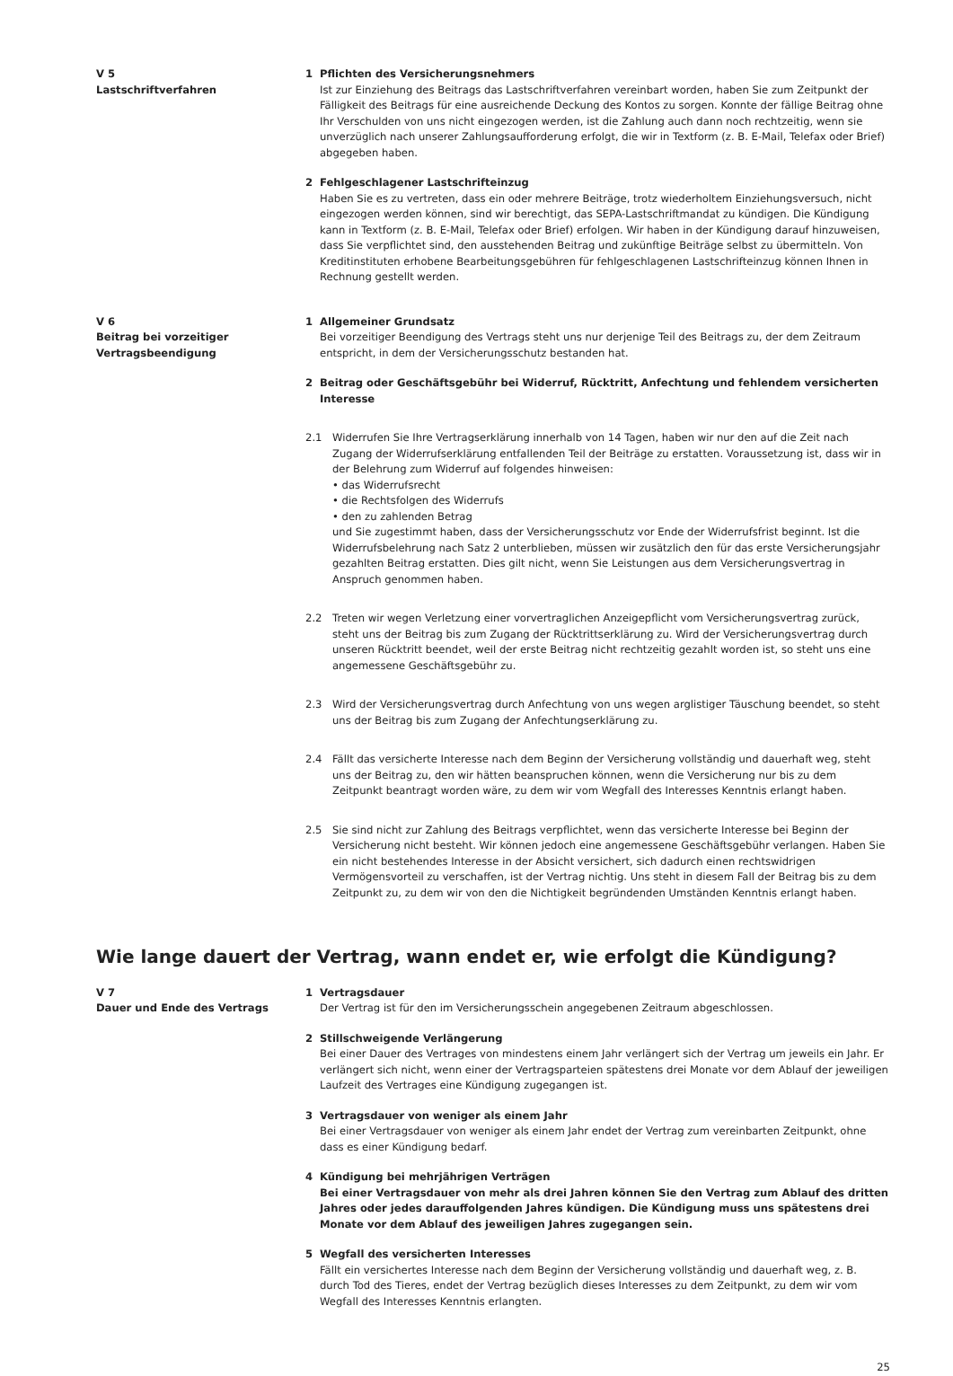V 5
Lastschriftverfahren
1 Pflichten des Versicherungsnehmers
Ist zur Einziehung des Beitrags das Lastschriftverfahren vereinbart worden, haben Sie zum Zeitpunkt der Fälligkeit des Beitrags für eine ausreichende Deckung des Kontos zu sorgen. Konnte der fällige Beitrag ohne Ihr Verschulden von uns nicht eingezogen werden, ist die Zahlung auch dann noch rechtzeitig, wenn sie unverzüglich nach unserer Zahlungsaufforderung erfolgt, die wir in Textform (z. B. E-Mail, Telefax oder Brief) abgegeben haben.
2 Fehlgeschlagener Lastschrifteinzug
Haben Sie es zu vertreten, dass ein oder mehrere Beiträge, trotz wiederholtem Einziehungsversuch, nicht eingezogen werden können, sind wir berechtigt, das SEPA-Lastschriftmandat zu kündigen. Die Kündigung kann in Textform (z. B. E-Mail, Telefax oder Brief) erfolgen. Wir haben in der Kündigung darauf hinzuweisen, dass Sie verpflichtet sind, den ausstehenden Beitrag und zukünftige Beiträge selbst zu übermitteln. Von Kreditinstituten erhobene Bearbeitungsgebühren für fehlgeschlagenen Lastschrifteinzug können Ihnen in Rechnung gestellt werden.
V 6
Beitrag bei vorzeitiger
Vertragsbeendigung
1 Allgemeiner Grundsatz
Bei vorzeitiger Beendigung des Vertrags steht uns nur derjenige Teil des Beitrags zu, der dem Zeitraum entspricht, in dem der Versicherungsschutz bestanden hat.
2 Beitrag oder Geschäftsgebühr bei Widerruf, Rücktritt, Anfechtung und fehlendem versicherten Interesse
2.1 Widerrufen Sie Ihre Vertragserklärung innerhalb von 14 Tagen, haben wir nur den auf die Zeit nach Zugang der Widerrufserklärung entfallenden Teil der Beiträge zu erstatten. Voraussetzung ist, dass wir in der Belehrung zum Widerruf auf folgendes hinweisen:
• das Widerrufsrecht
• die Rechtsfolgen des Widerrufs
• den zu zahlenden Betrag
und Sie zugestimmt haben, dass der Versicherungsschutz vor Ende der Widerrufsfrist beginnt. Ist die Widerrufsbelehrung nach Satz 2 unterblieben, müssen wir zusätzlich den für das erste Versicherungsjahr gezahlten Beitrag erstatten. Dies gilt nicht, wenn Sie Leistungen aus dem Versicherungsvertrag in Anspruch genommen haben.
2.2 Treten wir wegen Verletzung einer vorvertraglichen Anzeigepflicht vom Versicherungsvertrag zurück, steht uns der Beitrag bis zum Zugang der Rücktrittserklärung zu. Wird der Versicherungsvertrag durch unseren Rücktritt beendet, weil der erste Beitrag nicht rechtzeitig gezahlt worden ist, so steht uns eine angemessene Geschäftsgebühr zu.
2.3 Wird der Versicherungsvertrag durch Anfechtung von uns wegen arglistiger Täuschung beendet, so steht uns der Beitrag bis zum Zugang der Anfechtungserklärung zu.
2.4 Fällt das versicherte Interesse nach dem Beginn der Versicherung vollständig und dauerhaft weg, steht uns der Beitrag zu, den wir hätten beanspruchen können, wenn die Versicherung nur bis zu dem Zeitpunkt beantragt worden wäre, zu dem wir vom Wegfall des Interesses Kenntnis erlangt haben.
2.5 Sie sind nicht zur Zahlung des Beitrags verpflichtet, wenn das versicherte Interesse bei Beginn der Versicherung nicht besteht. Wir können jedoch eine angemessene Geschäftsgebühr verlangen. Haben Sie ein nicht bestehendes Interesse in der Absicht versichert, sich dadurch einen rechtswidrigen Vermögensvorteil zu verschaffen, ist der Vertrag nichtig. Uns steht in diesem Fall der Beitrag bis zu dem Zeitpunkt zu, zu dem wir von den die Nichtigkeit begründenden Umständen Kenntnis erlangt haben.
Wie lange dauert der Vertrag, wann endet er, wie erfolgt die Kündigung?
V 7
Dauer und Ende des Vertrags
1 Vertragsdauer
Der Vertrag ist für den im Versicherungsschein angegebenen Zeitraum abgeschlossen.
2 Stillschweigende Verlängerung
Bei einer Dauer des Vertrages von mindestens einem Jahr verlängert sich der Vertrag um jeweils ein Jahr. Er verlängert sich nicht, wenn einer der Vertragsparteien spätestens drei Monate vor dem Ablauf der jeweiligen Laufzeit des Vertrages eine Kündigung zugegangen ist.
3 Vertragsdauer von weniger als einem Jahr
Bei einer Vertragsdauer von weniger als einem Jahr endet der Vertrag zum vereinbarten Zeitpunkt, ohne dass es einer Kündigung bedarf.
4 Kündigung bei mehrjährigen Verträgen
Bei einer Vertragsdauer von mehr als drei Jahren können Sie den Vertrag zum Ablauf des dritten Jahres oder jedes darauffolgenden Jahres kündigen. Die Kündigung muss uns spätestens drei Monate vor dem Ablauf des jeweiligen Jahres zugegangen sein.
5 Wegfall des versicherten Interesses
Fällt ein versichertes Interesse nach dem Beginn der Versicherung vollständig und dauerhaft weg, z. B. durch Tod des Tieres, endet der Vertrag bezüglich dieses Interesses zu dem Zeitpunkt, zu dem wir vom Wegfall des Interesses Kenntnis erlangten.
25